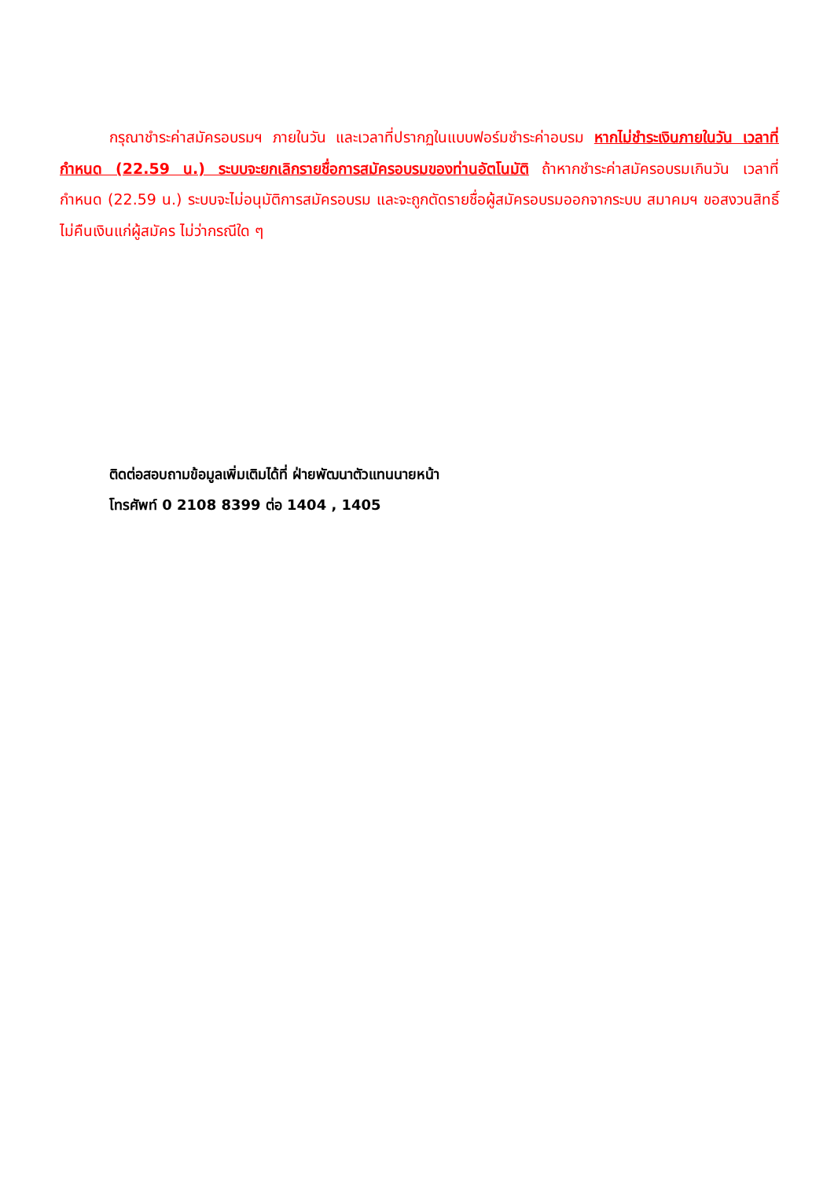กรุณาชำระค่าสมัครอบรมฯ ภายในวัน และเวลาที่ปรากฏในแบบฟอร์มชำระค่าอบรม หากไม่ชำระเงินภายในวัน เวลาที่กำหนด (22.59 น.) ระบบจะยกเลิกรายชื่อการสมัครอบรมของท่านอัตโนมัติ ถ้าหากชำระค่าสมัครอบรมเกินวัน เวลาที่กำหนด (22.59 น.) ระบบจะไม่อนุมัติการสมัครอบรม และจะถูกตัดรายชื่อผู้สมัครอบรมออกจากระบบ สมาคมฯ ขอสงวนสิทธิ์ไม่คืนเงินแก่ผู้สมัคร ไม่ว่ากรณีใด ๆ
ติดต่อสอบถามข้อมูลเพิ่มเติมได้ที่ ฝ่ายพัฒนาตัวแทนนายหน้า
โทรศัพท์ 0 2108 8399 ต่อ 1404 , 1405